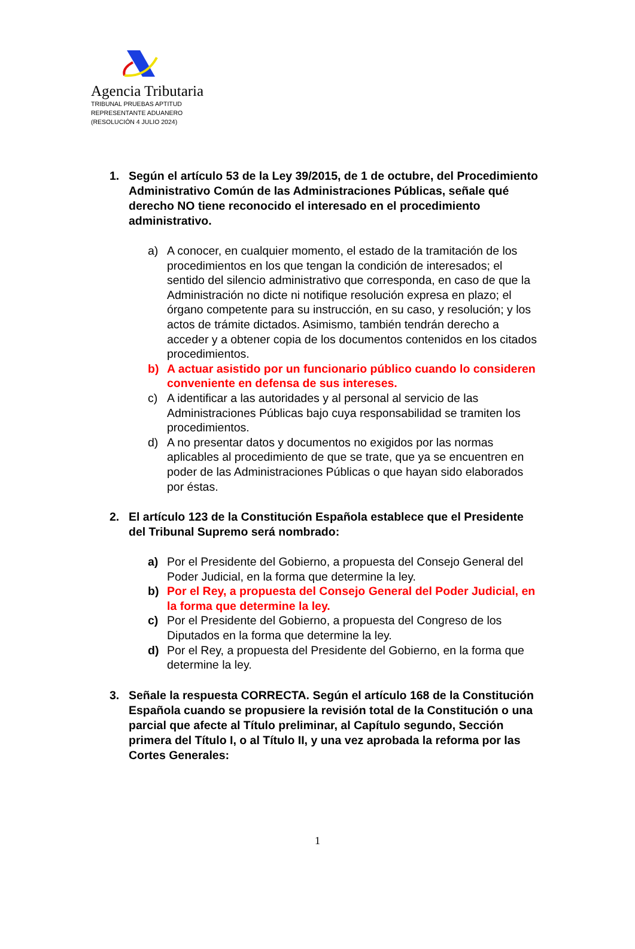Agencia Tributaria
TRIBUNAL PRUEBAS APTITUD
REPRESENTANTE ADUANERO
(RESOLUCIÓN 4 JULIO 2024)
1. Según el artículo 53 de la Ley 39/2015, de 1 de octubre, del Procedimiento Administrativo Común de las Administraciones Públicas, señale qué derecho NO tiene reconocido el interesado en el procedimiento administrativo.
a) A conocer, en cualquier momento, el estado de la tramitación de los procedimientos en los que tengan la condición de interesados; el sentido del silencio administrativo que corresponda, en caso de que la Administración no dicte ni notifique resolución expresa en plazo; el órgano competente para su instrucción, en su caso, y resolución; y los actos de trámite dictados. Asimismo, también tendrán derecho a acceder y a obtener copia de los documentos contenidos en los citados procedimientos.
b) A actuar asistido por un funcionario público cuando lo consideren conveniente en defensa de sus intereses.
c) A identificar a las autoridades y al personal al servicio de las Administraciones Públicas bajo cuya responsabilidad se tramiten los procedimientos.
d) A no presentar datos y documentos no exigidos por las normas aplicables al procedimiento de que se trate, que ya se encuentren en poder de las Administraciones Públicas o que hayan sido elaborados por éstas.
2. El artículo 123 de la Constitución Española establece que el Presidente del Tribunal Supremo será nombrado:
a) Por el Presidente del Gobierno, a propuesta del Consejo General del Poder Judicial, en la forma que determine la ley.
b) Por el Rey, a propuesta del Consejo General del Poder Judicial, en la forma que determine la ley.
c) Por el Presidente del Gobierno, a propuesta del Congreso de los Diputados en la forma que determine la ley.
d) Por el Rey, a propuesta del Presidente del Gobierno, en la forma que determine la ley.
3. Señale la respuesta CORRECTA. Según el artículo 168 de la Constitución Española cuando se propusiere la revisión total de la Constitución o una parcial que afecte al Título preliminar, al Capítulo segundo, Sección primera del Título I, o al Título II, y una vez aprobada la reforma por las Cortes Generales:
1